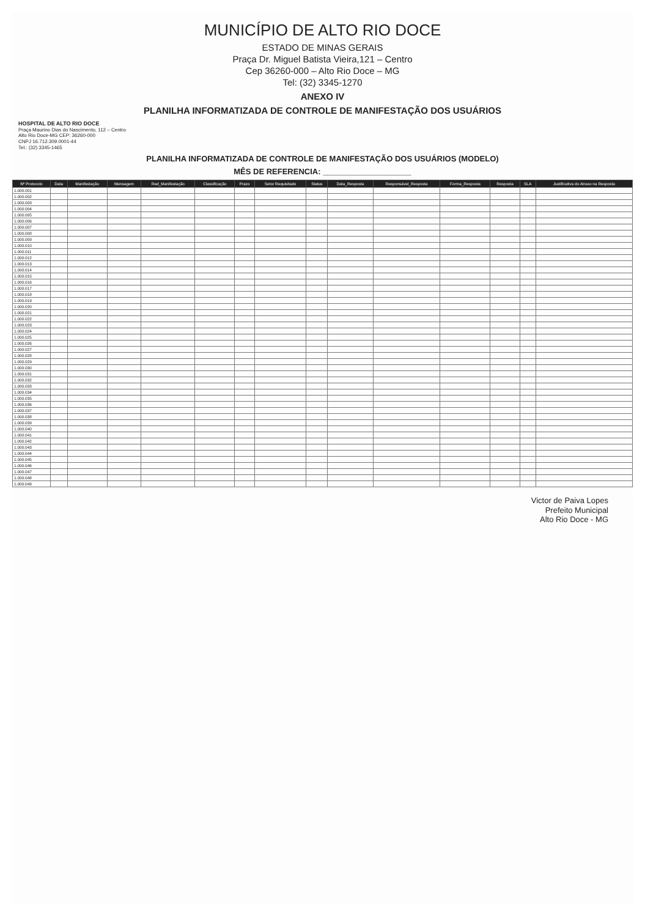MUNICÍPIO DE ALTO RIO DOCE
ESTADO DE MINAS GERAIS
Praça Dr. Miguel Batista Vieira,121 – Centro
Cep 36260-000 – Alto Rio Doce – MG
Tel: (32) 3345-1270
ANEXO IV
PLANILHA INFORMATIZADA DE CONTROLE DE MANIFESTAÇÃO DOS USUÁRIOS
HOSPITAL DE ALTO RIO DOCE
Praça Maurino Dias do Nascimento, 112 – Centro
Alto Rio Doce-MG CEP: 36260-000
CNPJ 16.712.309.0001-44
Tel.: (32) 3345-1465
PLANILHA INFORMATIZADA DE CONTROLE DE MANIFESTAÇÃO DOS USUÁRIOS (MODELO)
MÊS DE REFERENCIA: ____________________
| Nº Protocolo | Data | Manifestação | Mensagem | Red_Manifestação | Classificação | Prazo | Setor Requisitado | Status | Data_Resposta | Responsável_Resposta | Forma_Resposta | Resposta | SLA | Justificativa do Atraso na Resposta |
| --- | --- | --- | --- | --- | --- | --- | --- | --- | --- | --- | --- | --- | --- | --- |
| 1.000.001 | | | | | | | | | | | | | | |
| 1.000.002 | | | | | | | | | | | | | | |
| 1.000.003 | | | | | | | | | | | | | | |
| 1.000.004 | | | | | | | | | | | | | | |
| 1.000.005 | | | | | | | | | | | | | | |
| 1.000.006 | | | | | | | | | | | | | | |
| 1.000.007 | | | | | | | | | | | | | | |
| 1.000.008 | | | | | | | | | | | | | | |
| 1.000.009 | | | | | | | | | | | | | | |
| 1.000.010 | | | | | | | | | | | | | | |
| 1.000.011 | | | | | | | | | | | | | | |
| 1.000.012 | | | | | | | | | | | | | | |
| 1.000.013 | | | | | | | | | | | | | | |
| 1.000.014 | | | | | | | | | | | | | | |
| 1.000.015 | | | | | | | | | | | | | | |
| 1.000.016 | | | | | | | | | | | | | | |
| 1.000.017 | | | | | | | | | | | | | | |
| 1.000.018 | | | | | | | | | | | | | | |
| 1.000.019 | | | | | | | | | | | | | | |
| 1.000.020 | | | | | | | | | | | | | | |
| 1.000.021 | | | | | | | | | | | | | | |
| 1.000.022 | | | | | | | | | | | | | | |
| 1.000.023 | | | | | | | | | | | | | | |
| 1.000.024 | | | | | | | | | | | | | | |
| 1.000.025 | | | | | | | | | | | | | | |
| 1.000.026 | | | | | | | | | | | | | | |
| 1.000.027 | | | | | | | | | | | | | | |
| 1.000.028 | | | | | | | | | | | | | | |
| 1.000.029 | | | | | | | | | | | | | | |
| 1.000.030 | | | | | | | | | | | | | | |
| 1.000.031 | | | | | | | | | | | | | | |
| 1.000.032 | | | | | | | | | | | | | | |
| 1.000.033 | | | | | | | | | | | | | | |
| 1.000.034 | | | | | | | | | | | | | | |
| 1.000.035 | | | | | | | | | | | | | | |
| 1.000.036 | | | | | | | | | | | | | | |
| 1.000.037 | | | | | | | | | | | | | | |
| 1.000.038 | | | | | | | | | | | | | | |
| 1.000.039 | | | | | | | | | | | | | | |
| 1.000.040 | | | | | | | | | | | | | | |
| 1.000.041 | | | | | | | | | | | | | | |
| 1.000.042 | | | | | | | | | | | | | | |
| 1.000.043 | | | | | | | | | | | | | | |
| 1.000.044 | | | | | | | | | | | | | | |
| 1.000.045 | | | | | | | | | | | | | | |
| 1.000.046 | | | | | | | | | | | | | | |
| 1.000.047 | | | | | | | | | | | | | | |
| 1.000.048 | | | | | | | | | | | | | | |
| 1.000.049 | | | | | | | | | | | | | | |
Victor de Paiva Lopes
Prefeito Municipal
Alto Rio Doce - MG